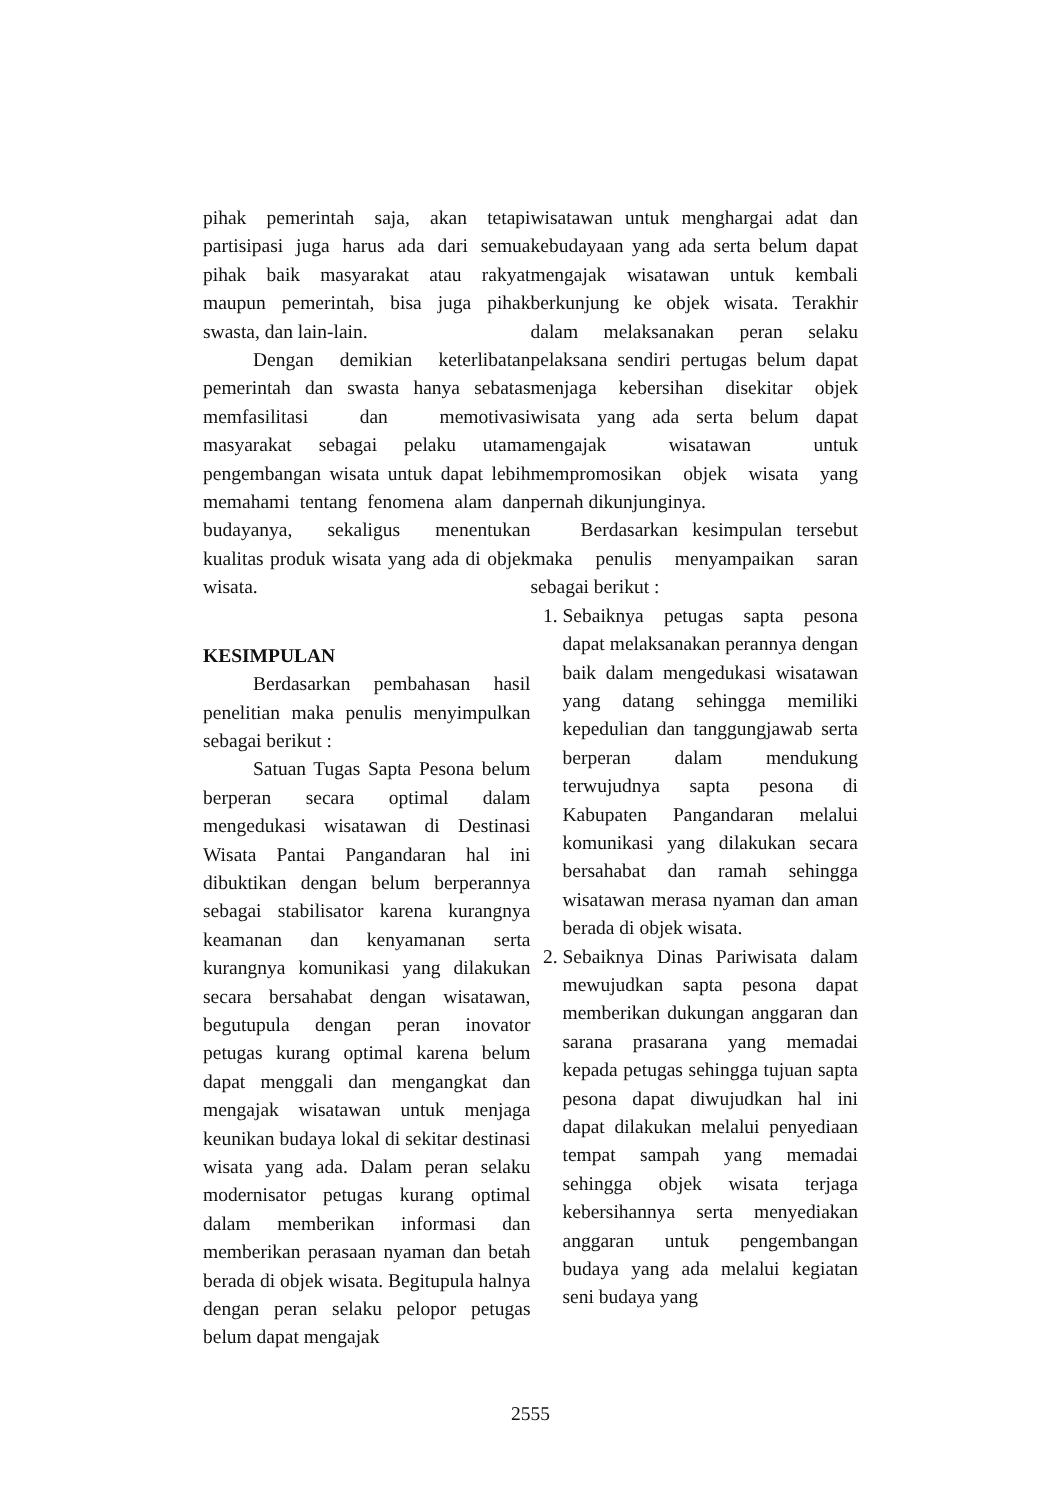pihak pemerintah saja, akan tetapi partisipasi juga harus ada dari semua pihak baik masyarakat atau rakyat maupun pemerintah, bisa juga pihak swasta, dan lain-lain.
Dengan demikian keterlibatan pemerintah dan swasta hanya sebatas memfasilitasi dan memotivasi masyarakat sebagai pelaku utama pengembangan wisata untuk dapat lebih memahami tentang fenomena alam dan budayanya, sekaligus menentukan kualitas produk wisata yang ada di objek wisata.
KESIMPULAN
Berdasarkan pembahasan hasil penelitian maka penulis menyimpulkan sebagai berikut :
Satuan Tugas Sapta Pesona belum berperan secara optimal dalam mengedukasi wisatawan di Destinasi Wisata Pantai Pangandaran hal ini dibuktikan dengan belum berperannya sebagai stabilisator karena kurangnya keamanan dan kenyamanan serta kurangnya komunikasi yang dilakukan secara bersahabat dengan wisatawan, begutupula dengan peran inovator petugas kurang optimal karena belum dapat menggali dan mengangkat dan mengajak wisatawan untuk menjaga keunikan budaya lokal di sekitar destinasi wisata yang ada. Dalam peran selaku modernisator petugas kurang optimal dalam memberikan informasi dan memberikan perasaan nyaman dan betah berada di objek wisata. Begitupula halnya dengan peran selaku pelopor petugas belum dapat mengajak
wisatawan untuk menghargai adat dan kebudayaan yang ada serta belum dapat mengajak wisatawan untuk kembali berkunjung ke objek wisata. Terakhir dalam melaksanakan peran selaku pelaksana sendiri pertugas belum dapat menjaga kebersihan disekitar objek wisata yang ada serta belum dapat mengajak wisatawan untuk mempromosikan objek wisata yang pernah dikunjunginya.
Berdasarkan kesimpulan tersebut maka penulis menyampaikan saran sebagai berikut :
1. Sebaiknya petugas sapta pesona dapat melaksanakan perannya dengan baik dalam mengedukasi wisatawan yang datang sehingga memiliki kepedulian dan tanggungjawab serta berperan dalam mendukung terwujudnya sapta pesona di Kabupaten Pangandaran melalui komunikasi yang dilakukan secara bersahabat dan ramah sehingga wisatawan merasa nyaman dan aman berada di objek wisata.
2. Sebaiknya Dinas Pariwisata dalam mewujudkan sapta pesona dapat memberikan dukungan anggaran dan sarana prasarana yang memadai kepada petugas sehingga tujuan sapta pesona dapat diwujudkan hal ini dapat dilakukan melalui penyediaan tempat sampah yang memadai sehingga objek wisata terjaga kebersihannya serta menyediakan anggaran untuk pengembangan budaya yang ada melalui kegiatan seni budaya yang
2555